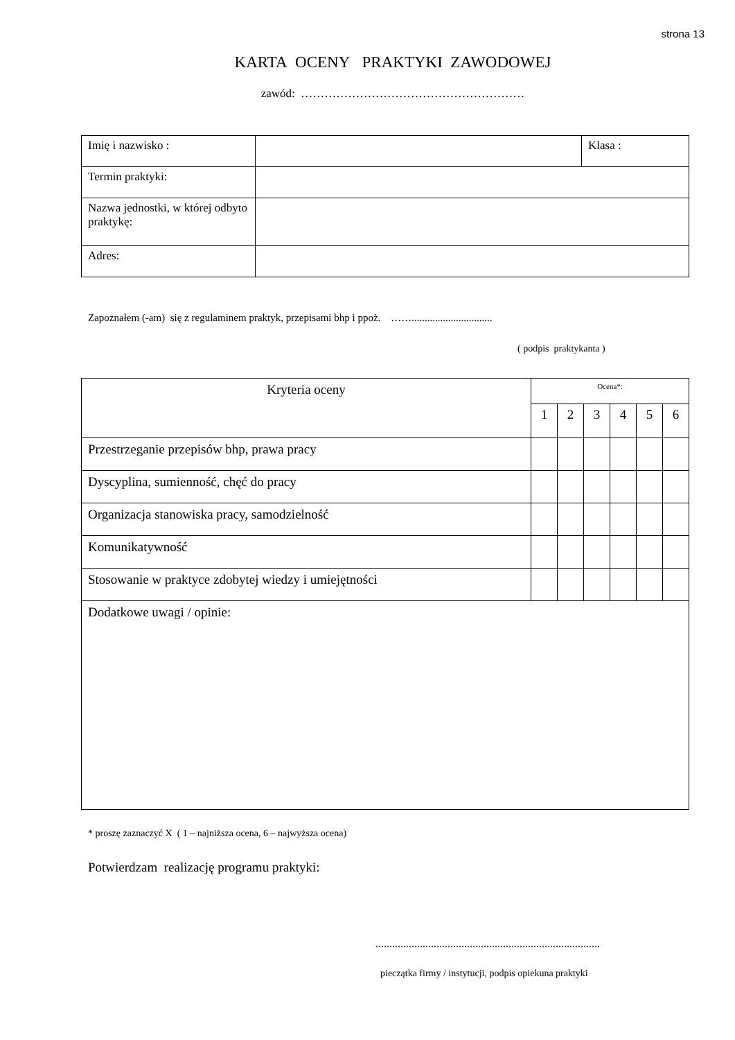strona 13
KARTA OCENY PRAKTYKI ZAWODOWEJ
zawód: …………………………………………………
| Imię i nazwisko : | | Klasa : |
| Termin praktyki: | | |
| Nazwa jednostki, w której odbyto praktykę: | | |
| Adres: | | |
Zapoznałem (-am) się z regulaminem praktyk, przepisami bhp i ppoż. ……...............................
( podpis praktykanta )
| Kryteria oceny | Ocena*: | | | | | |
| --- | --- | --- | --- | --- | --- | --- |
| | 1 | 2 | 3 | 4 | 5 | 6 |
| Przestrzeganie przepisów bhp, prawa pracy | | | | | | |
| Dyscyplina, sumienność, chęć do pracy | | | | | | |
| Organizacja stanowiska pracy, samodzielność | | | | | | |
| Komunikatywność | | | | | | |
| Stosowanie w praktyce zdobytej wiedzy i umiejętności | | | | | | |
| Dodatkowe uwagi / opinie: | | | | | | |
* proszę zaznaczyć X ( 1 – najniższa ocena, 6 – najwyższa ocena)
Potwierdzam realizację programu praktyki:
.................................................................................
pieczątka firmy / instytucji, podpis opiekuna praktyki